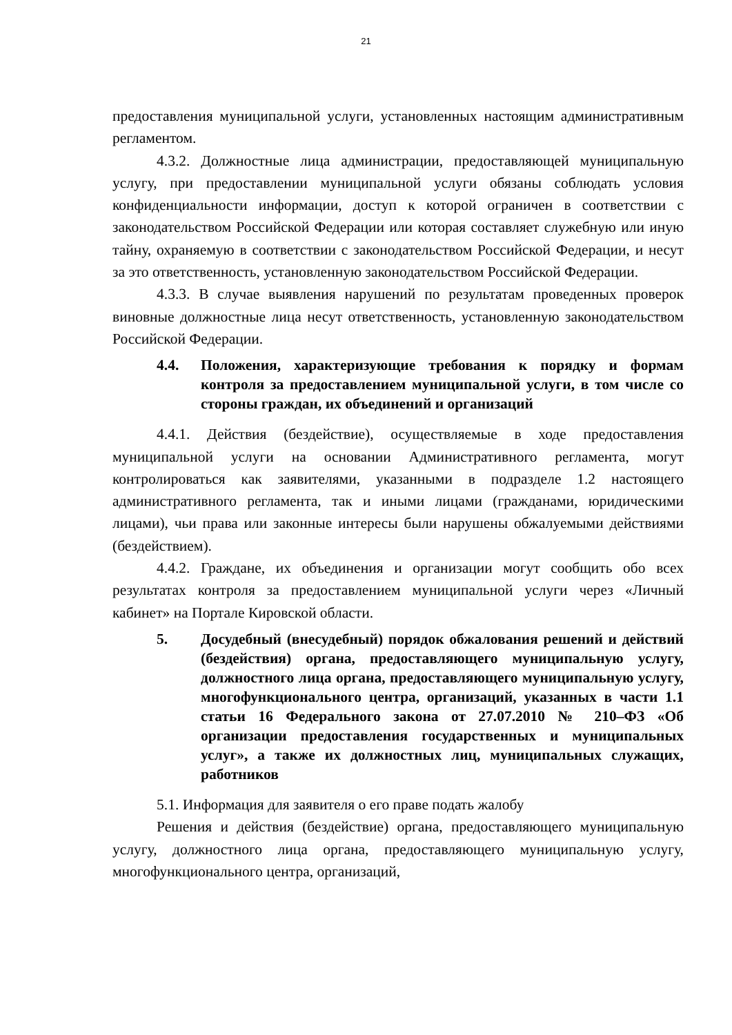21
предоставления муниципальной услуги, установленных настоящим административным регламентом.
4.3.2. Должностные лица администрации, предоставляющей муниципальную услугу, при предоставлении муниципальной услуги обязаны соблюдать условия конфиденциальности информации, доступ к которой ограничен в соответствии с законодательством Российской Федерации или которая составляет служебную или иную тайну, охраняемую в соответствии с законодательством Российской Федерации, и несут за это ответственность, установленную законодательством Российской Федерации.
4.3.3. В случае выявления нарушений по результатам проведенных проверок виновные должностные лица несут ответственность, установленную законодательством Российской Федерации.
4.4. Положения, характеризующие требования к порядку и формам контроля за предоставлением муниципальной услуги, в том числе со стороны граждан, их объединений и организаций
4.4.1. Действия (бездействие), осуществляемые в ходе предоставления муниципальной услуги на основании Административного регламента, могут контролироваться как заявителями, указанными в подразделе 1.2 настоящего административного регламента, так и иными лицами (гражданами, юридическими лицами), чьи права или законные интересы были нарушены обжалуемыми действиями (бездействием).
4.4.2. Граждане, их объединения и организации могут сообщить обо всех результатах контроля за предоставлением муниципальной услуги через «Личный кабинет» на Портале Кировской области.
5. Досудебный (внесудебный) порядок обжалования решений и действий (бездействия) органа, предоставляющего муниципальную услугу, должностного лица органа, предоставляющего муниципальную услугу, многофункционального центра, организаций, указанных в части 1.1 статьи 16 Федерального закона от 27.07.2010 № 210–ФЗ «Об организации предоставления государственных и муниципальных услуг», а также их должностных лиц, муниципальных служащих, работников
5.1. Информация для заявителя о его праве подать жалобу
Решения и действия (бездействие) органа, предоставляющего муниципальную услугу, должностного лица органа, предоставляющего муниципальную услугу, многофункционального центра, организаций,